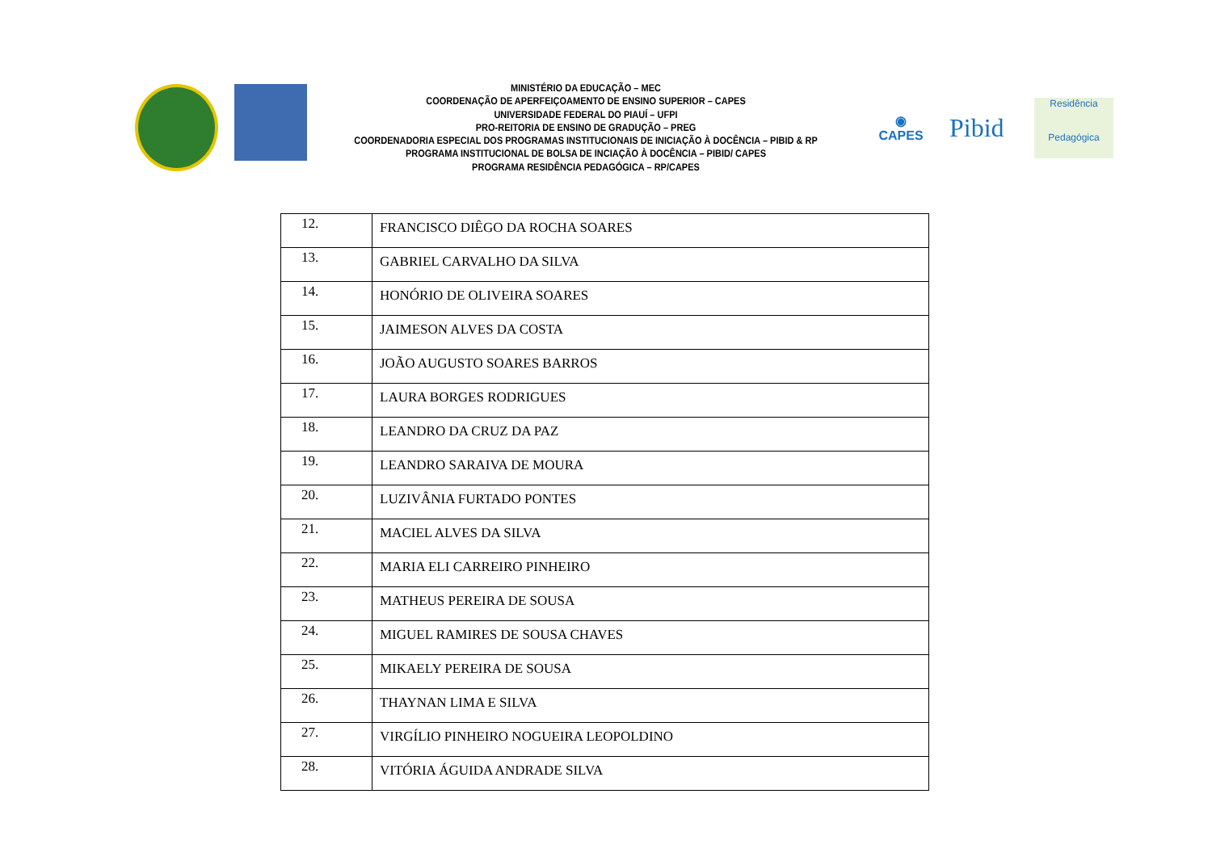MINISTÉRIO DA EDUCAÇÃO – MEC
COORDENAÇÃO DE APERFEIÇOAMENTO DE ENSINO SUPERIOR – CAPES
UNIVERSIDADE FEDERAL DO PIAUÍ – UFPI
PRO-REITORIA DE ENSINO DE GRADUÇÃO – PREG
COORDENADORIA ESPECIAL DOS PROGRAMAS INSTITUCIONAIS DE INICIAÇÃO À DOCÊNCIA – PIBID & RP
PROGRAMA INSTITUCIONAL DE BOLSA DE INCIAÇÃO À DOCÊNCIA – PIBID/ CAPES
PROGRAMA RESIDÊNCIA PEDAGÓGICA – RP/CAPES
◉
CAPES
Pibid
Residência
Pedagógica
| 12. | FRANCISCO DIÊGO DA ROCHA SOARES |
| 13. | GABRIEL CARVALHO DA SILVA |
| 14. | HONÓRIO DE OLIVEIRA SOARES |
| 15. | JAIMESON ALVES DA COSTA |
| 16. | JOÃO AUGUSTO SOARES BARROS |
| 17. | LAURA BORGES RODRIGUES |
| 18. | LEANDRO DA CRUZ DA PAZ |
| 19. | LEANDRO SARAIVA DE MOURA |
| 20. | LUZIVÂNIA FURTADO PONTES |
| 21. | MACIEL ALVES DA SILVA |
| 22. | MARIA ELI CARREIRO PINHEIRO |
| 23. | MATHEUS PEREIRA DE SOUSA |
| 24. | MIGUEL RAMIRES DE SOUSA CHAVES |
| 25. | MIKAELY PEREIRA DE SOUSA |
| 26. | THAYNAN LIMA E SILVA |
| 27. | VIRGÍLIO PINHEIRO NOGUEIRA LEOPOLDINO |
| 28. | VITÓRIA ÁGUIDA ANDRADE SILVA |